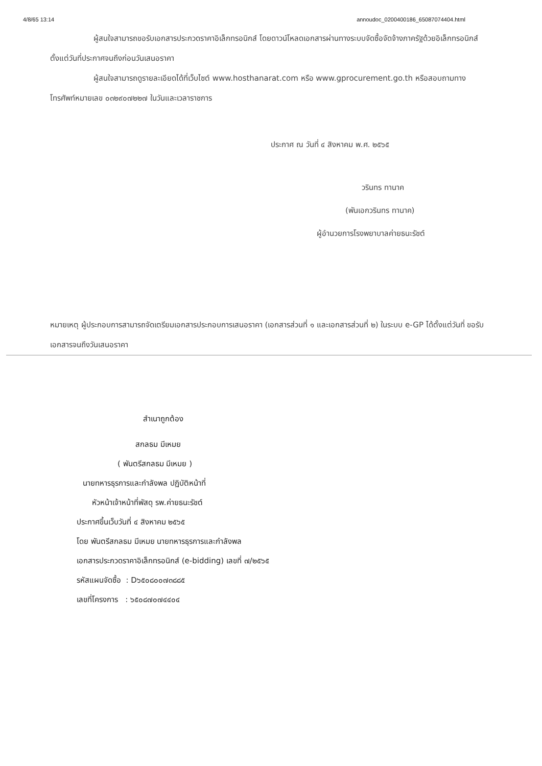4/8/65 13:14 annoudoc_0200400186_65087074404.html
ผู้สนใจสามารถขอรับเอกสารประกวดราคาอิเล็กทรอนิกส์ โดยดาวน์โหลดเอกสารผ่านทางระบบจัดซื้อจัดจ้างภาครัฐด้วยอิเล็กทรอนิกส์ตั้งแต่วันที่ประกาศจนถึงก่อนวันเสนอราคา
ผู้สนใจสามารถดูรายละเอียดได้ที่เว็บไซต์ www.hosthanarat.com หรือ www.gprocurement.go.th หรือสอบถามทางโทรศัพท์หมายเลข ๐๓๒๙๐๗๒๒๗ ในวันและเวลาราชการ
ประกาศ ณ วันที่ ๔ สิงหาคม พ.ศ. ๒๕๖๕
วรินทร ทานาค
(พันเอกวรินทร ทานาค)
ผู้อำนวยการโรงพยาบาลค่ายธนะรัชต์
หมายเหตุ ผู้ประกอบการสามารถจัดเตรียมเอกสารประกอบการเสนอราคา (เอกสารส่วนที่ ๑ และเอกสารส่วนที่ ๒) ในระบบ e-GP ได้ตั้งแต่วันที่ ขอรับเอกสารจนถึงวันเสนอราคา
สำเนาถูกต้อง
สกลธม มีเหมย
( พันตรีสกลธม มีเหมย )
นายทหารธุรการและกำลังพล ปฏิบัติหน้าที่
หัวหน้าเจ้าหน้าที่พัสดุ รพ.ค่ายธนะรัชต์
ประกาศขึ้นเว็บวันที่ ๔ สิงหาคม ๒๕๖๕
โดย พันตรีสกลธม มีเหมย นายทหารธุรการและกำลังพล
เอกสารประกวดราคาอิเล็กทรอนิกส์ (e-bidding) เลขที่ ๗/๒๕๖๕
รหัสแผนจัดซื้อ : D๖๕๐๘๐๐๗๓๘๘๕
เลขที่โครงการ : ๖๕๐๘๗๐๗๔๔๐๔